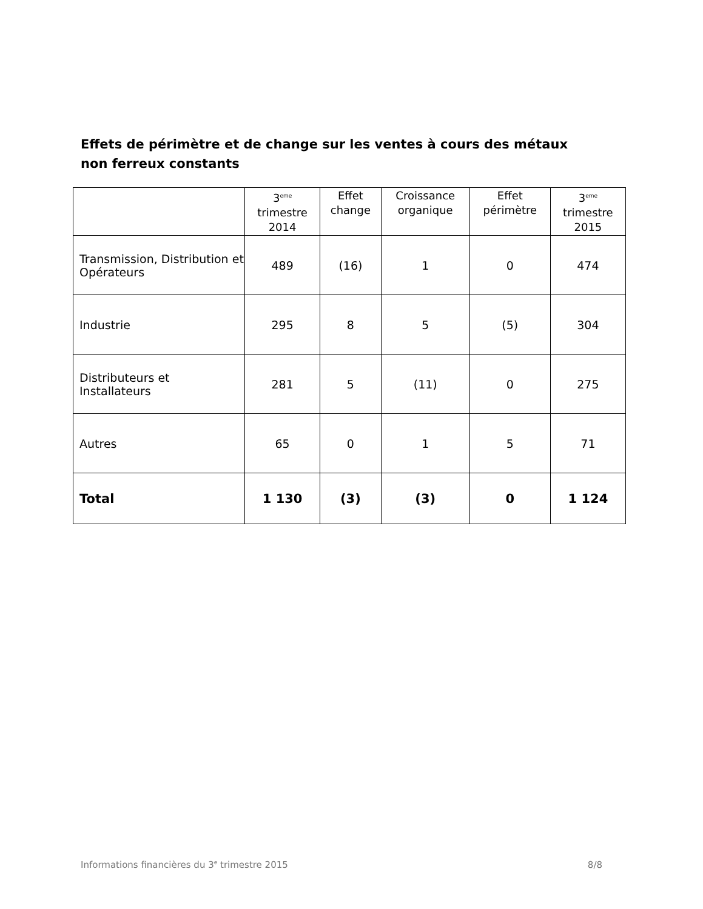Effets de périmètre et de change sur les ventes à cours des métaux non ferreux constants
| | 3<sup>eme</sup> trimestre 2014 | Effet change | Croissance organique | Effet périmètre | 3<sup>eme</sup> trimestre 2015 |
| --- | --- | --- | --- | --- | --- |
| Transmission, Distribution et Opérateurs | 489 | (16) | 1 | 0 | 474 |
| Industrie | 295 | 8 | 5 | (5) | 304 |
| Distributeurs et Installateurs | 281 | 5 | (11) | 0 | 275 |
| Autres | 65 | 0 | 1 | 5 | 71 |
| Total | 1 130 | (3) | (3) | 0 | 1 124 |
Informations financières du 3<sup>e</sup> trimestre 2015 8/8